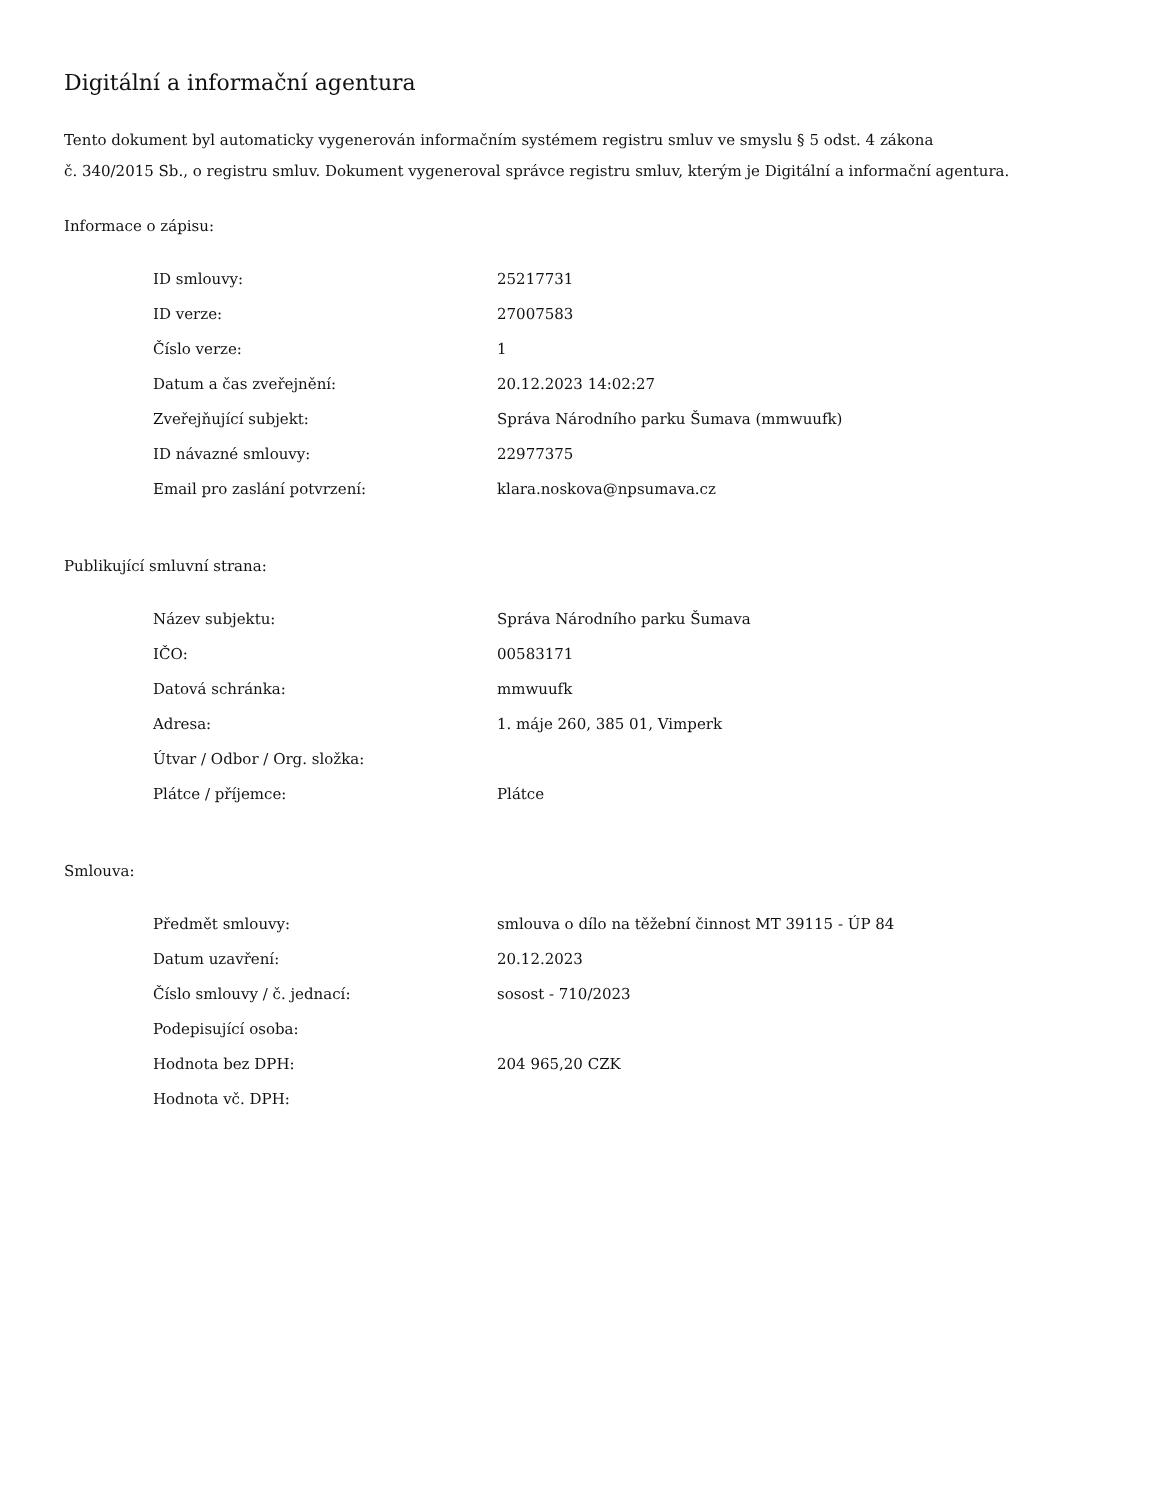Digitální a informační agentura
Tento dokument byl automaticky vygenerován informačním systémem registru smluv ve smyslu § 5 odst. 4 zákona
č. 340/2015 Sb., o registru smluv. Dokument vygeneroval správce registru smluv, kterým je Digitální a informační agentura.
Informace o zápisu:
| ID smlouvy: | 25217731 |
| ID verze: | 27007583 |
| Číslo verze: | 1 |
| Datum a čas zveřejnění: | 20.12.2023 14:02:27 |
| Zveřejňující subjekt: | Správa Národního parku Šumava (mmwuufk) |
| ID návazné smlouvy: | 22977375 |
| Email pro zaslání potvrzení: | klara.noskova@npsumava.cz |
Publikující smluvní strana:
| Název subjektu: | Správa Národního parku Šumava |
| IČO: | 00583171 |
| Datová schránka: | mmwuufk |
| Adresa: | 1. máje 260, 385 01, Vimperk |
| Útvar / Odbor / Org. složka: | |
| Plátce / příjemce: | Plátce |
Smlouva:
| Předmět smlouvy: | smlouva o dílo na těžební činnost MT 39115 - ÚP 84 |
| Datum uzavření: | 20.12.2023 |
| Číslo smlouvy / č. jednací: | sosost - 710/2023 |
| Podepisující osoba: | |
| Hodnota bez DPH: | 204 965,20 CZK |
| Hodnota vč. DPH: | |